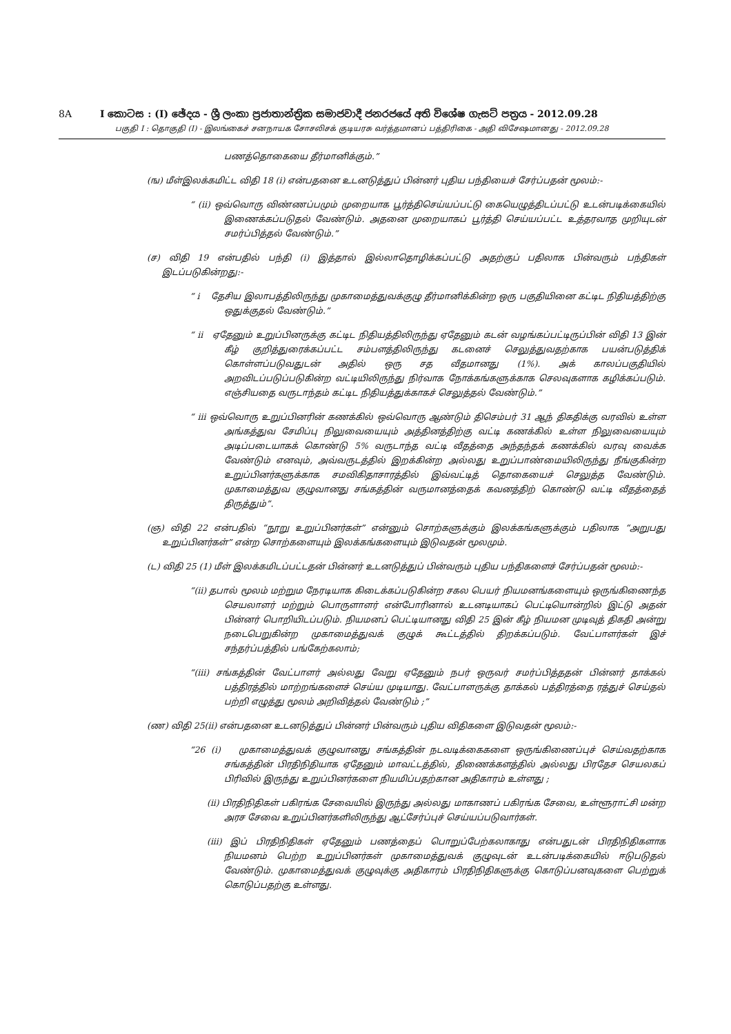8A I කොටස : (I) ඡේදය - ශ්‍රී ලංකා ප්‍රජාතාන්ත්‍රික සමාජවාදී ජනරජයේ අති විශේෂ ගැසට් පත්‍රය - 2012.09.28
பகுதி I : தொகுதி (I) - இலங்கைச் சனநாயக சோசலிசக் குடியரசு வர்த்தமானப் பத்திரிகை - அதி விசேஷமானது - 2012.09.28
பணத்தொகையை தீர்மானிக்கும்.”
(ங) மீள்இலக்கமிட்ட விதி 18 (i) என்பதனை உடனடுத்துப் பின்னர் புதிய பந்தியைச் சேர்ப்பதன் மூலம்:-
“ (ii) ஒவ்வொரு விண்ணப்பமும் முறையாக பூர்த்திசெய்யப்பட்டு கையெழுத்திடப்பட்டு உடன்படிக்கையில் இணைக்கப்படுதல் வேண்டும். அதனை முறையாகப் பூர்த்தி செய்யப்பட்ட உத்தரவாத முறியுடன் சமர்ப்பித்தல் வேண்டும்.”
(ச) விதி 19 என்பதில் பந்தி (i) இத்தால் இல்லாதொழிக்கப்பட்டு அதற்குப் பதிலாக பின்வரும் பந்திகள் இடப்படுகின்றது:-
“ i தேசிய இலாபத்திலிருந்து முகாமைத்துவக்குழு தீர்மானிக்கின்ற ஒரு பகுதியினை கட்டிட நிதியத்திற்கு ஒதுக்குதல் வேண்டும்.”
“ ii ஏதேனும் உறுப்பினருக்கு கட்டிட நிதியத்திலிருந்து ஏதேனும் கடன் வழங்கப்பட்டிருப்பின் விதி 13 இன் கீழ் குறித்துரைக்கப்பட்ட சம்பளத்திலிருந்து கடனைச் செலுத்துவதற்காக பயன்படுத்திக் கொள்ளப்படுவதுடன் அதில் ஒரு சத வீதமானது (1%). அக் காலப்பகுதியில் அறவிடப்படுப்படுகின்ற வட்டியிலிருந்து நிர்வாக நோக்கங்களுக்காக செலவுகளாக கழிக்கப்படும். எஞ்சியதை வருடாந்தம் கட்டிட நிதியத்துக்காகச் செலுத்தல் வேண்டும்.”
“ iii ஒவ்வொரு உறுப்பினரின் கணக்கில் ஒவ்வொரு ஆண்டும் திசெம்பர் 31 ஆந் திகதிக்கு வரவில் உள்ள அங்கத்துவ சேமிப்பு நிலுவையையும் அத்தினத்திற்கு வட்டி கணக்கில் உள்ள நிலுவையையும் அடிப்படையாகக் கொண்டு 5% வருடாந்த வட்டி வீதத்தை அந்தந்தக் கணக்கில் வரவு வைக்க வேண்டும் எனவும், அவ்வருடத்தில் இறக்கின்ற அல்லது உறுப்பாண்மையிலிருந்து நீங்குகின்ற உறுப்பினர்களுக்காக சமவிகிதாசாரத்தில் இவ்வட்டித் தொகையைச் செலுத்த வேண்டும். முகாமைத்துவ குழுவானது சங்கத்தின் வருமானத்தைக் கவனத்திற் கொண்டு வட்டி வீதத்தைத் திருத்தும்”.
(ஞ) விதி 22 என்பதில் “நூறு உறுப்பினர்கள்” என்னும் சொற்களுக்கும் இலக்கங்களுக்கும் பதிலாக “அறுபது உறுப்பினர்கள்” என்ற சொற்களையும் இலக்கங்களையும் இடுவதன் மூலமும்.
(ட) விதி 25 (1) மீள் இலக்கமிடப்பட்டதன் பின்னர் உடனடுத்துப் பின்வரும் புதிய பந்திகளைச் சேர்ப்பதன் மூலம்:-
“(ii) தபால் மூலம் மற்றும நேரடியாக கிடைக்கப்படுகின்ற சகல பெயர் நியமனங்களையும் ஒருங்கிணைந்த செயலாளர் மற்றும் பொருளாளர் என்போரினால் உடனடியாகப் பெட்டியொன்றில் இட்டு அதன் பின்னர் பொறியிடப்படும். நியமனப் பெட்டியானது விதி 25 இன் கீழ் நியமன முடிவுத் திகதி அன்று நடைபெறுகின்ற முகாமைத்துவக் குழுக் கூட்டத்தில் திறக்கப்படும். வேட்பாளர்கள் இச் சந்தர்ப்பத்தில் பங்கேற்கலாம்;
“(iii) சங்கத்தின் வேட்பாளர் அல்லது வேறு ஏதேனும் நபர் ஒருவர் சமர்ப்பித்ததன் பின்னர் தாக்கல் பத்திரத்தில் மாற்றங்களைச் செய்ய முடியாது. வேட்பாளருக்கு தாக்கல் பத்திரத்தை ரத்துச் செய்தல் பற்றி எழுத்து மூலம் அறிவித்தல் வேண்டும் ;”
(ண) விதி 25(ii) என்பதனை உடனடுத்துப் பின்னர் பின்வரும் புதிய விதிகளை இடுவதன் மூலம்:-
“26 (i) முகாமைத்துவக் குழுவானது சங்கத்தின் நடவடிக்கைகளை ஒருங்கிணைப்புச் செய்வதற்காக சங்கத்தின் பிரதிநிதியாக ஏதேனும் மாவட்டத்தில், திணைக்களத்தில் அல்லது பிரதேச செயலகப் பிரிவில் இருந்து உறுப்பினர்களை நியமிப்பதற்கான அதிகாரம் உள்ளது ;
(ii) பிரதிநிதிகள் பகிரங்க சேவையில் இருந்து அல்லது மாகாணப் பகிரங்க சேவை, உள்ளூராட்சி மன்ற அரச சேவை உறுப்பினர்களிலிருந்து ஆட்சேர்ப்புச் செய்யப்படுவார்கள்.
(iii) இப் பிரதிநிதிகள் ஏதேனும் பணத்தைப் பொறுப்பேற்கலாகாது என்பதுடன் பிரதிநிதிகளாக நியமனம் பெற்ற உறுப்பினர்கள் முகாமைத்துவக் குழுவுடன் உடன்படிக்கையில் ஈடுபடுதல் வேண்டும். முகாமைத்துவக் குழுவுக்கு அதிகாரம் பிரதிநிதிகளுக்கு கொடுப்பனவுகளை பெற்றுக் கொடுப்பதற்கு உள்ளது.